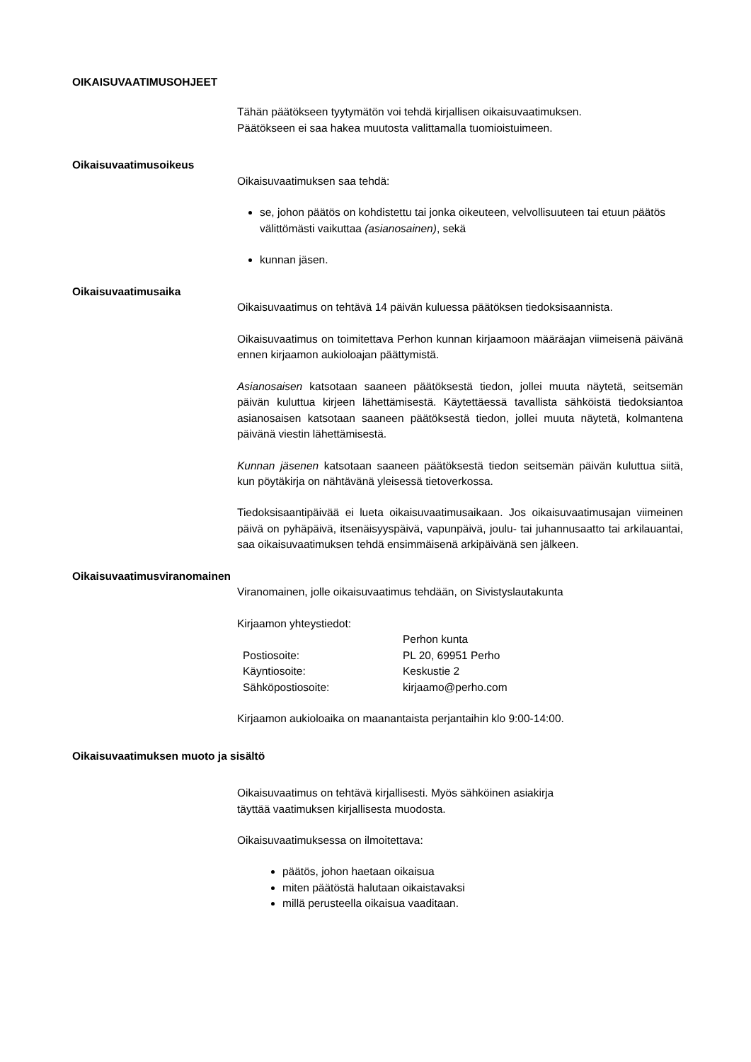OIKAISUVAATIMUSOHJEET
Tähän päätökseen tyytymätön voi tehdä kirjallisen oikaisuvaatimuksen.
Päätökseen ei saa hakea muutosta valittamalla tuomioistuimeen.
Oikaisuvaatimusoikeus
Oikaisuvaatimuksen saa tehdä:
se, johon päätös on kohdistettu tai jonka oikeuteen, velvollisuuteen tai etuun päätös välittömästi vaikuttaa (asianosainen), sekä
kunnan jäsen.
Oikaisuvaatimusaika
Oikaisuvaatimus on tehtävä 14 päivän kuluessa päätöksen tiedoksisaannista.
Oikaisuvaatimus on toimitettava Perhon kunnan kirjaamoon määräajan viimeisenä päivänä ennen kirjaamon aukioloajan päättymistä.
Asianosaisen katsotaan saaneen päätöksestä tiedon, jollei muuta näytetä, seitsemän päivän kuluttua kirjeen lähettämisestä. Käytettäessä tavallista sähköistä tiedoksiantoa asianosaisen katsotaan saaneen päätöksestä tiedon, jollei muuta näytetä, kolmantena päivänä viestin lähettämisestä.
Kunnan jäsenen katsotaan saaneen päätöksestä tiedon seitsemän päivän kuluttua siitä, kun pöytäkirja on nähtävänä yleisessä tietoverkossa.
Tiedoksisaantipäivää ei lueta oikaisuvaatimusaikaan. Jos oikaisuvaatimusajan viimeinen päivä on pyhäpäivä, itsenäisyyspäivä, vapunpäivä, joulu- tai juhannusaatto tai arkilauantai, saa oikaisuvaatimuksen tehdä ensimmäisenä arkipäivänä sen jälkeen.
Oikaisuvaatimusviranomainen
Viranomainen, jolle oikaisuvaatimus tehdään, on Sivistyslautakunta
Kirjaamon yhteystiedot:
| | Perhon kunta |
| Postiosoite: | PL 20, 69951 Perho |
| Käyntiosoite: | Keskustie 2 |
| Sähköpostiosoite: | kirjaamo@perho.com |
Kirjaamon aukioloaika on maanantaista perjantaihin klo 9:00-14:00.
Oikaisuvaatimuksen muoto ja sisältö
Oikaisuvaatimus on tehtävä kirjallisesti. Myös sähköinen asiakirja
täyttää vaatimuksen kirjallisesta muodosta.
Oikaisuvaatimuksessa on ilmoitettava:
päätös, johon haetaan oikaisua
miten päätöstä halutaan oikaistavaksi
millä perusteella oikaisua vaaditaan.